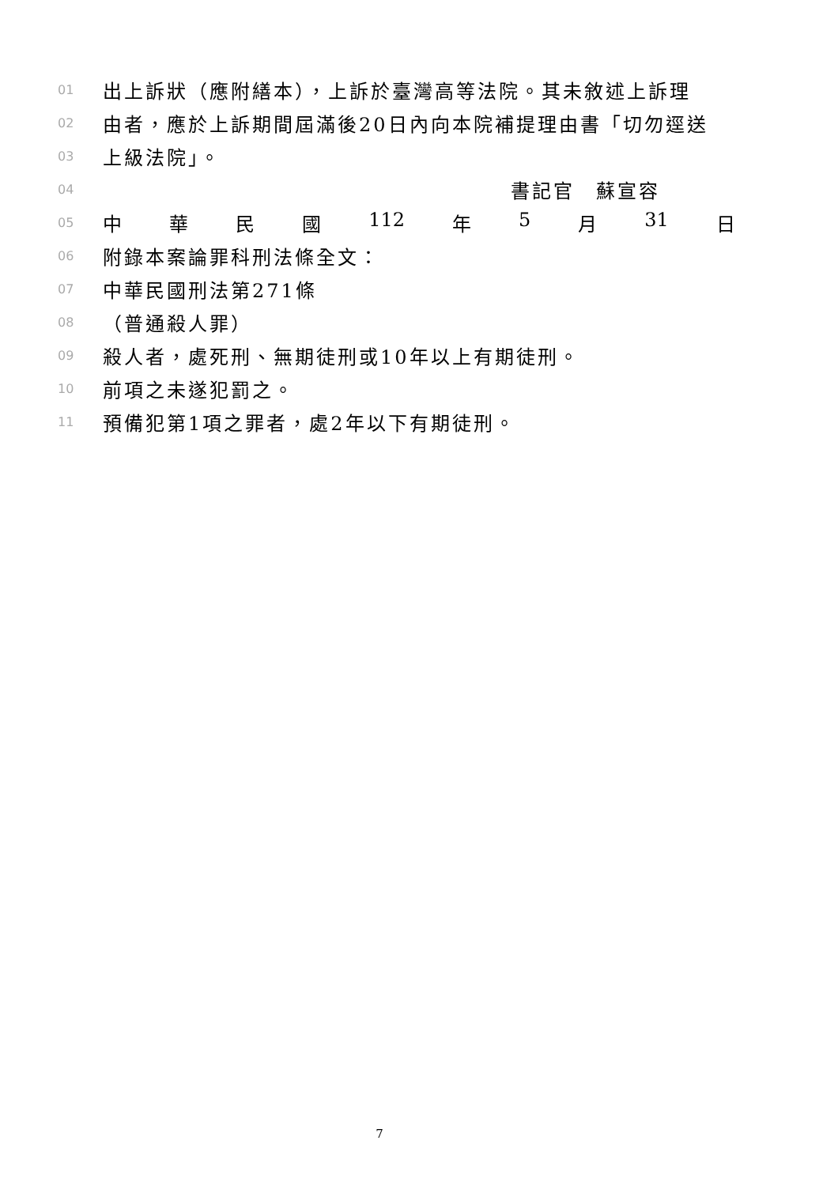01 出上訴狀（應附繕本），上訴於臺灣高等法院。其未敘述上訴理
02 由者，應於上訴期間屆滿後20日內向本院補提理由書「切勿逕送
03 上級法院」。
04 書記官　蘇宣容
05
中華民國 112 年 5 月 31 日
06 附錄本案論罪科刑法條全文：
07 中華民國刑法第271條
08 （普通殺人罪）
09 殺人者，處死刑、無期徒刑或10年以上有期徒刑。
10 前項之未遂犯罰之。
11 預備犯第1項之罪者，處2年以下有期徒刑。
7